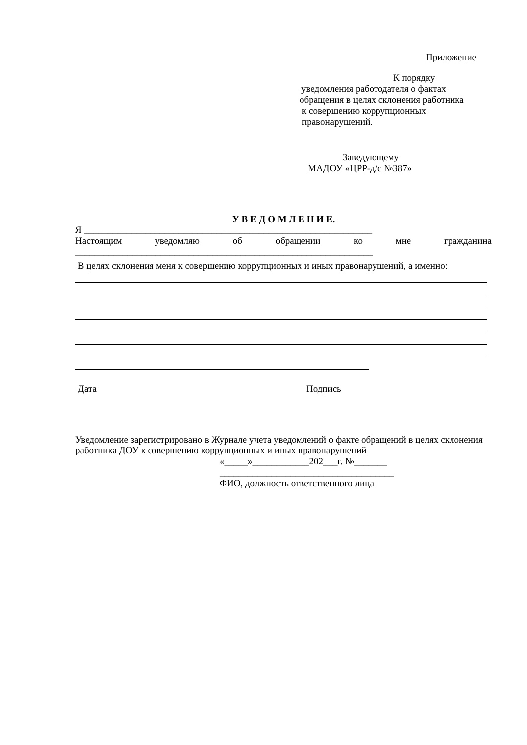Приложение
К порядку
уведомления работодателя о фактах
обращения в целях склонения работника
к совершению коррупционных
правонарушений.
Заведующему
МАДОУ «ЦРР-д/с №387»
У В Е Д О М Л Е Н И Е.
Я _____________________________________________________________
Настоящим уведомляю об обращении ко мне гражданина
_______________________________________________________________
В целях склонения меня к совершению коррупционных и иных правонарушений, а именно:
Дата Подпись
Уведомление зарегистрировано в Журнале учета уведомлений о факте обращений в целях склонения работника ДОУ к совершению коррупционных и иных правонарушений
«_____»____________202___г. №_______
_____________________________________
ФИО, должность ответственного лица